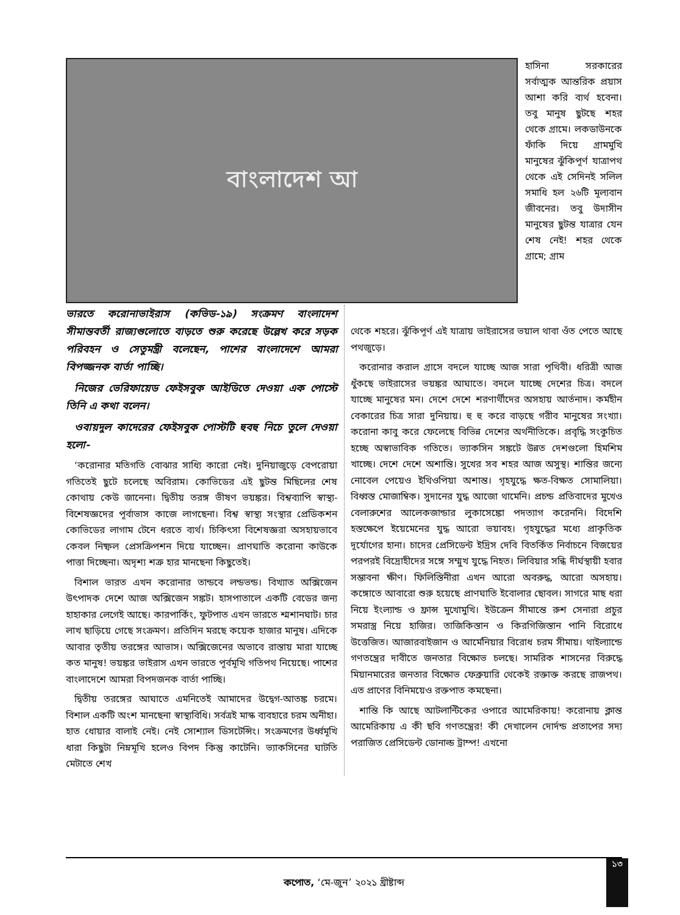বাংলাদেশ আ
হাসিনা সরকারের সর্বাত্মক আন্তরিক প্রয়াস আশা করি ব্যর্থ হবেনা। তবু মানুষ ছুটছে শহর থেকে গ্রামে। লকডাউনকে ফাঁকি দিয়ে গ্রামমুখি মানুষের ঝুঁকিপূর্ণ যাত্রাপথ থেকে এই সেদিনই সলিল সমাধি হল ২৬টি মূল্যবান জীবনের। তবু উদাসীন মানুষের ছুটন্ত যাত্রার যেন শেষ নেই! শহর থেকে গ্রামে; গ্রাম
ভারতে করোনাভাইরাস (কভিড-১৯) সংক্রমণ বাংলাদেশ সীমান্তবর্তী রাজ্যগুলোতে বাড়তে শুরু করেছে উল্লেখ করে সড়ক পরিবহন ও সেতুমন্ত্রী বলেছেন, পাশের বাংলাদেশে আমরা বিপজ্জনক বার্তা পাচ্ছি।
নিজের ভেরিফায়েড ফেইসবুক আইডিতে দেওয়া এক পোস্টে তিনি এ কথা বলেন।
ওবায়দুল কাদেরের ফেইসবুক পোস্টটি হুবহু নিচে তুলে দেওয়া হলো-
‘করোনার মতিগতি বোঝার সাধ্যি কারো নেই। দুনিয়াজুড়ে বেপরোয়া গতিতেই ছুটে চলেছে অবিরাম। কোভিডের এই ছুটন্ত মিছিলের শেষ কোথায় কেউ জানেনা। দ্বিতীয় তরঙ্গ ভীষণ ভয়ঙ্কর। বিশ্বব্যাপি স্বাস্থ্য-বিশেষজ্ঞদের পূর্বাভাস কাজে লাগছেনা। বিশ্ব স্বাস্থ্য সংস্থার প্রেডিকশন কোভিডের লাগাম টেনে ধরতে ব্যর্থ। চিকিৎসা বিশেষজ্ঞরা অসহায়ভাবে কেবল নিষ্ফল প্রেসক্রিপশন দিয়ে যাচ্ছেন। প্রাণঘাতি করোনা কাউকে পাত্তা দিচ্ছেনা। অদৃশ্য শত্রু হার মানছেনা কিছুতেই।
বিশাল ভারত এখন করোনার তান্ডবে লন্ডভন্ড। বিখ্যাত অক্সিজেন উৎপাদক দেশে আজ অক্সিজেন সঙ্কট। হাসপাতালে একটি বেডের জন্য হাহাকার লেগেই আছে। কারপার্কিং, ফুটপাত এখন ভারতে শ্মশানঘাট। চার লাখ ছাড়িয়ে গেছে সংক্রমণ। প্রতিদিন মরছে কয়েক হাজার মানুষ। এদিকে আবার তৃতীয় তরঙ্গের আভাস। অক্সিজেনের অভাবে রাস্তায় মারা যাচ্ছে কত মানুষ! ভয়ঙ্কর ভাইরাস এখন ভারতে পূর্বমূখি গতিপথ নিয়েছে। পাশের বাংলাদেশে আমরা বিপদজনক বার্তা পাচ্ছি।
দ্বিতীয় তরঙ্গের আঘাতে এমনিতেই আমাদের উদ্বেগ-আতঙ্ক চরমে। বিশাল একটি অংশ মানছেনা স্বাস্থ্যবিধি। সর্বত্রই মাস্ক ব্যবহারে চরম অনীহা। হাত ধোয়ার বালাই নেই। নেই সোশ্যাল ডিসটেন্সিং। সংক্রমণের উর্ধ্বমূখি ধারা কিছুটা নিম্নমূখি হলেও বিপদ কিন্তু কাটেনি। ভ্যাকসিনের ঘাটতি মেটাতে শেখ
থেকে শহরে। ঝুঁকিপূর্ণ এই যাত্রায় ভাইরাসের ভয়াল থাবা ওঁত পেতে আছে পথজুড়ে।
করোনার করাল গ্রাসে বদলে যাচ্ছে আজ সারা পৃথিবী। ধরিত্রী আজ ধুঁকছে ভাইরাসের ভয়ঙ্কর আঘাতে। বদলে যাচ্ছে দেশের চিত্র। বদলে যাচ্ছে মানুষের মন। দেশে দেশে শরণার্থীদের অসহায় আর্তনাদ। কর্মহীন বেকারের চিত্র সারা দুনিয়ায়। হু হু করে বাড়ছে গরীব মানুষের সংখ্যা। করোনা কাবু করে ফেলেছে বিভিন্ন দেশের অর্থনীতিকে। প্রবৃদ্ধি সংকুচিত হচ্ছে অস্বাভাবিক গতিতে। ভ্যাকসিন সঙ্কটে উন্নত দেশগুলো হিমশিম খাচ্ছে। দেশে দেশে অশান্তি। সুখের সব শহর আজ অসুস্থ। শান্তির জন্যে নোবেল পেয়েও ইথিওপিয়া অশান্ত। গৃহযুদ্ধে ক্ষত-বিক্ষত সোমালিয়া। বিধ্বস্ত মোজাম্বিক। সুদানের যুদ্ধ আজো থামেনি। প্রচন্ড প্রতিবাদের মুখেও বেলারুশের আলেকজান্ডার লুকাসেঙ্কো পদত্যাগ করেননি। বিদেশি হস্তক্ষেপে ইয়েমেনের যুদ্ধ আরো ভয়াবহ। গৃহযুদ্ধের মধ্যে প্রাকৃতিক দূর্যোগের হানা। চাদের প্রেসিডেন্ট ইদ্রিস দেবি বিতর্কিত নির্বাচনে বিজয়ের পরপরই বিদ্রোহীদের সঙ্গে সম্মুখ যুদ্ধে নিহত। লিবিয়ার সন্ধি দীর্ঘস্থায়ী হবার সম্ভাবনা ক্ষীণ। ফিলিস্তিনীরা এখন আরো অবরুদ্ধ, আরো অসহায়। কঙ্গোতে আবারো শুরু হয়েছে প্রাণঘাতি ইবোলার ছোবল। সাগরে মাছ ধরা নিয়ে ইংল্যান্ড ও ফ্রান্স মুখোমুখি। ইউক্রেন সীমান্তে রুশ সেনারা প্রচুর সমরাস্ত্র নিয়ে হাজির। তাজিকিস্তান ও কিরগিজিস্তান পানি বিরোধে উত্তেজিত। আজারবাইজান ও আর্মেনিয়ার বিরোধ চরম সীমায়। থাইল্যান্ডে গণতন্ত্রের দাবীতে জনতার বিক্ষোভ চলছে। সামরিক শাসনের বিরুদ্ধে মিয়ানমারের জনতার বিক্ষোভ ফেব্রুয়ারি থেকেই রক্তাক্ত করছে রাজপথ। এত প্রাণের বিনিময়েও রক্তপাত কমছেনা।
শান্তি কি আছে আটলান্টিকের ওপারে আমেরিকায়! করোনায় ক্লান্ত আমেরিকায় এ কী ছবি গণতন্ত্রের! কী দেখালেন দোর্দন্ড প্রতাপের সদ্য পরাজিত প্রেসিডেন্ট ডোনাল্ড ট্রাম্প! এখনো
১৩
কপোত, ‘মে-জুন’ ২০২১ খ্রীষ্টাব্দ